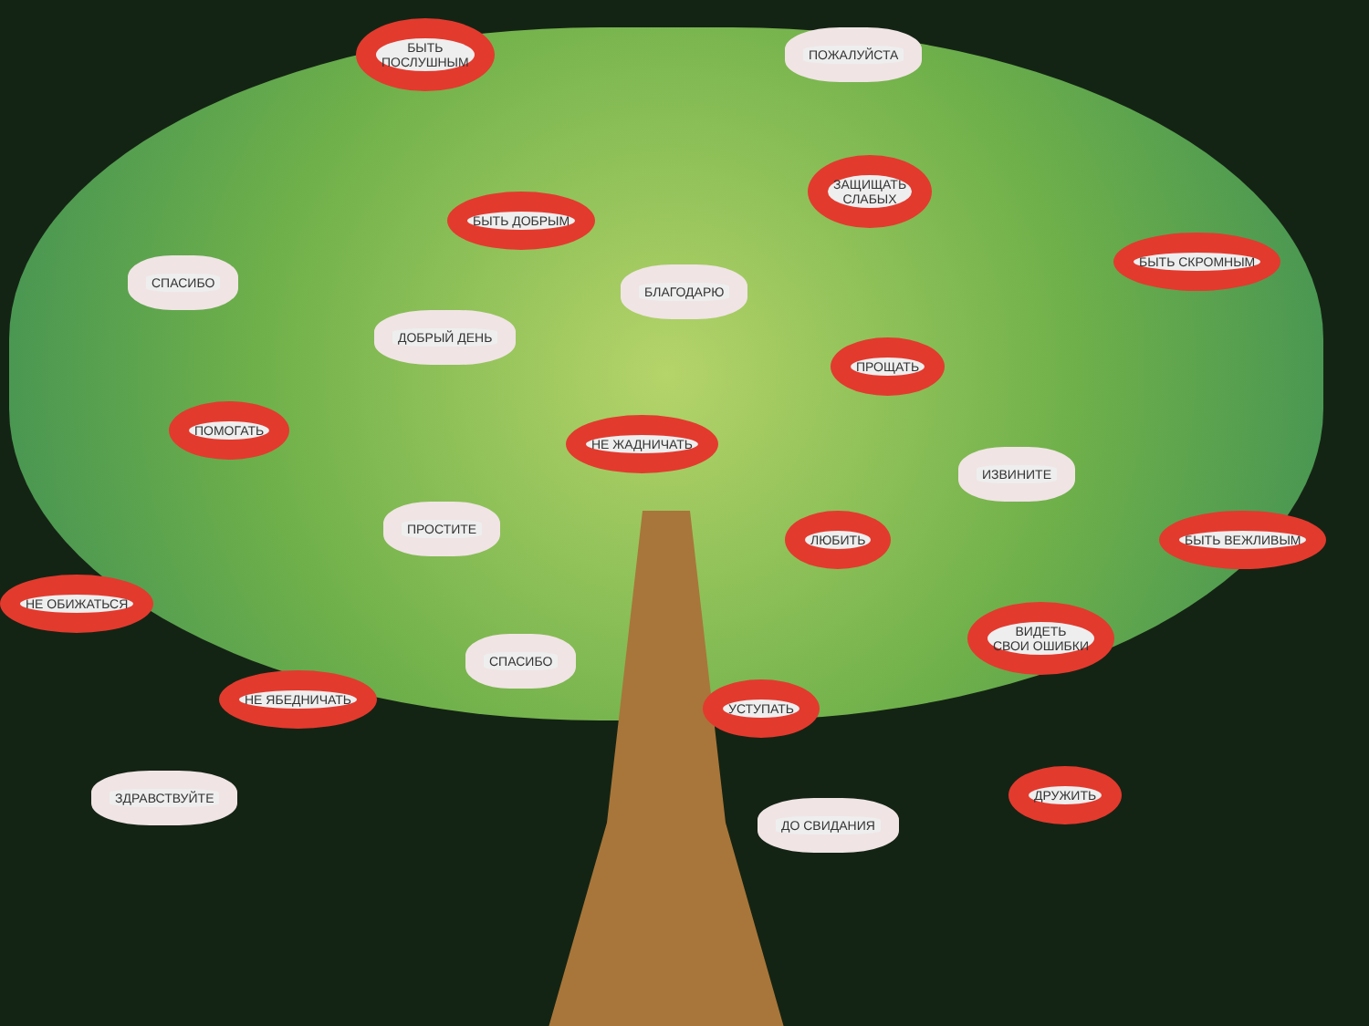БЫТЬ
ПОСЛУШНЫМ
ПОЖАЛУЙСТА
ЗАЩИЩАТЬ
СЛАБЫХ
БЫТЬ ДОБРЫМ
БЫТЬ СКРОМНЫМ
СПАСИБО
БЛАГОДАРЮ
ДОБРЫЙ ДЕНЬ
ПРОЩАТЬ
ПОМОГАТЬ
НЕ ЖАДНИЧАТЬ
ИЗВИНИТЕ
ПРОСТИТЕ
ЛЮБИТЬ БЫТЬ ВЕЖЛИВЫМ
НЕ ОБИЖАТЬСЯ
ВИДЕТЬ
СВОИ ОШИБКИ
СПАСИБО
НЕ ЯБЕДНИЧАТЬ
УСТУПАТЬ
ЗДРАВСТВУЙТЕ ДРУЖИТЬ
ДО СВИДАНИЯ